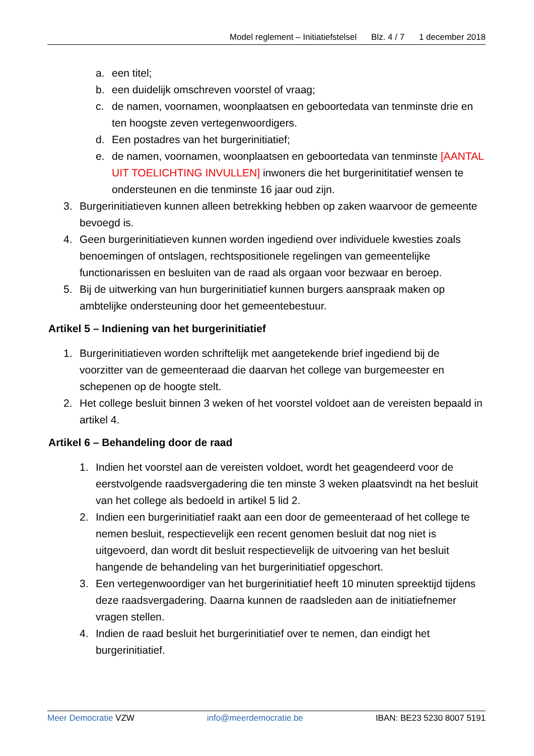Model reglement – Initiatiefstelsel Blz. 4 / 7 1 december 2018
a. een titel;
b. een duidelijk omschreven voorstel of vraag;
c. de namen, voornamen, woonplaatsen en geboortedata van tenminste drie en ten hoogste zeven vertegenwoordigers.
d. Een postadres van het burgerinitiatief;
e. de namen, voornamen, woonplaatsen en geboortedata van tenminste [AANTAL UIT TOELICHTING INVULLEN] inwoners die het burgerinititatief wensen te ondersteunen en die tenminste 16 jaar oud zijn.
3. Burgerinitiatieven kunnen alleen betrekking hebben op zaken waarvoor de gemeente bevoegd is.
4. Geen burgerinitiatieven kunnen worden ingediend over individuele kwesties zoals benoemingen of ontslagen, rechtspositionele regelingen van gemeentelijke functionarissen en besluiten van de raad als orgaan voor bezwaar en beroep.
5. Bij de uitwerking van hun burgerinitiatief kunnen burgers aanspraak maken op ambtelijke ondersteuning door het gemeentebestuur.
Artikel 5 – Indiening van het burgerinitiatief
1. Burgerinitiatieven worden schriftelijk met aangetekende brief ingediend bij de voorzitter van de gemeenteraad die daarvan het college van burgemeester en schepenen op de hoogte stelt.
2. Het college besluit binnen 3 weken of het voorstel voldoet aan de vereisten bepaald in artikel 4.
Artikel 6 – Behandeling door de raad
1. Indien het voorstel aan de vereisten voldoet, wordt het geagendeerd voor de eerstvolgende raadsvergadering die ten minste 3 weken plaatsvindt na het besluit van het college als bedoeld in artikel 5 lid 2.
2. Indien een burgerinitiatief raakt aan een door de gemeenteraad of het college te nemen besluit, respectievelijk een recent genomen besluit dat nog niet is uitgevoerd, dan wordt dit besluit respectievelijk de uitvoering van het besluit hangende de behandeling van het burgerinitiatief opgeschort.
3. Een vertegenwoordiger van het burgerinitiatief heeft 10 minuten spreektijd tijdens deze raadsvergadering. Daarna kunnen de raadsleden aan de initiatiefnemer vragen stellen.
4. Indien de raad besluit het burgerinitiatief over te nemen, dan eindigt het burgerinitiatief.
Meer Democratie VZW info@meerdemocratie.be IBAN: BE23 5230 8007 5191